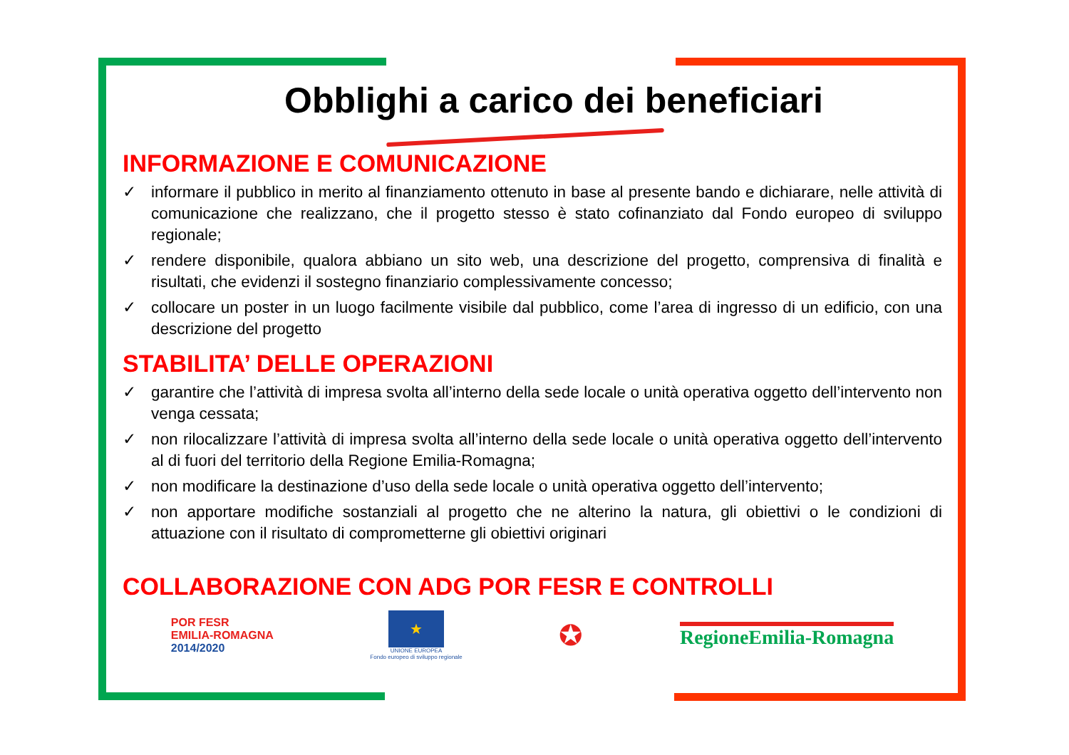Obblighi a carico dei beneficiari
INFORMAZIONE E COMUNICAZIONE
✓ informare il pubblico in merito al finanziamento ottenuto in base al presente bando e dichiarare, nelle attività di comunicazione che realizzano, che il progetto stesso è stato cofinanziato dal Fondo europeo di sviluppo regionale;
✓ rendere disponibile, qualora abbiano un sito web, una descrizione del progetto, comprensiva di finalità e risultati, che evidenzi il sostegno finanziario complessivamente concesso;
✓ collocare un poster in un luogo facilmente visibile dal pubblico, come l’area di ingresso di un edificio, con una descrizione del progetto
STABILITA’ DELLE OPERAZIONI
✓ garantire che l’attività di impresa svolta all’interno della sede locale o unità operativa oggetto dell’intervento non venga cessata;
✓ non rilocalizzare l’attività di impresa svolta all’interno della sede locale o unità operativa oggetto dell’intervento al di fuori del territorio della Regione Emilia-Romagna;
✓ non modificare la destinazione d’uso della sede locale o unità operativa oggetto dell’intervento;
✓ non apportare modifiche sostanziali al progetto che ne alterino la natura, gli obiettivi o le condizioni di attuazione con il risultato di comprometterne gli obiettivi originari
COLLABORAZIONE CON ADG POR FESR E CONTROLLI
POR FESR
EMILIA-ROMAGNA
2014/2020
★
UNIONE EUROPEA
Fondo europeo di sviluppo regionale
✪
RegioneEmilia-Romagna